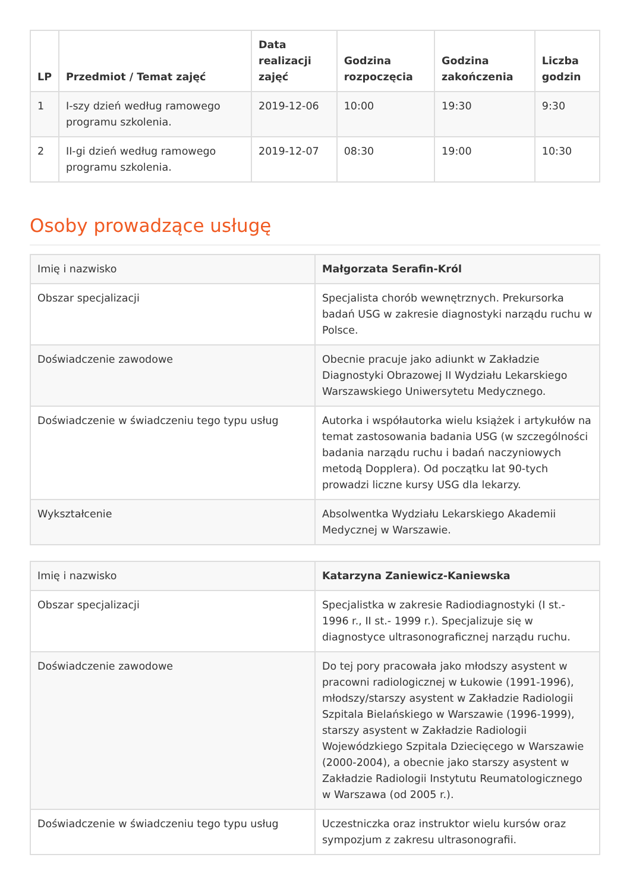| LP | Przedmiot / Temat zajęć | Data realizacji zajęć | Godzina rozpoczęcia | Godzina zakończenia | Liczba godzin |
| --- | --- | --- | --- | --- | --- |
| 1 | I-szy dzień według ramowego programu szkolenia. | 2019-12-06 | 10:00 | 19:30 | 9:30 |
| 2 | II-gi dzień według ramowego programu szkolenia. | 2019-12-07 | 08:30 | 19:00 | 10:30 |
Osoby prowadzące usługę
| Imię i nazwisko | Małgorzata Serafin-Król |
| Obszar specjalizacji | Specjalista chorób wewnętrznych. Prekursorka badań USG w zakresie diagnostyki narządu ruchu w Polsce. |
| Doświadczenie zawodowe | Obecnie pracuje jako adiunkt w Zakładzie Diagnostyki Obrazowej II Wydziału Lekarskiego Warszawskiego Uniwersytetu Medycznego. |
| Doświadczenie w świadczeniu tego typu usług | Autorka i współautorka wielu książek i artykułów na temat zastosowania badania USG (w szczególności badania narządu ruchu i badań naczyniowych metodą Dopplera). Od początku lat 90-tych prowadzi liczne kursy USG dla lekarzy. |
| Wykształcenie | Absolwentka Wydziału Lekarskiego Akademii Medycznej w Warszawie. |
| Imię i nazwisko | Katarzyna Zaniewicz-Kaniewska |
| Obszar specjalizacji | Specjalistka w zakresie Radiodiagnostyki (I st.- 1996 r., II st.- 1999 r.). Specjalizuje się w diagnostyce ultrasonograficznej narządu ruchu. |
| Doświadczenie zawodowe | Do tej pory pracowała jako młodszy asystent w pracowni radiologicznej w Łukowie (1991-1996), młodszy/starszy asystent w Zakładzie Radiologii Szpitala Bielańskiego w Warszawie (1996-1999), starszy asystent w Zakładzie Radiologii Wojewódzkiego Szpitala Dziecięcego w Warszawie (2000-2004), a obecnie jako starszy asystent w Zakładzie Radiologii Instytutu Reumatologicznego w Warszawa (od 2005 r.). |
| Doświadczenie w świadczeniu tego typu usług | Uczestniczka oraz instruktor wielu kursów oraz sympozjum z zakresu ultrasonografii. |